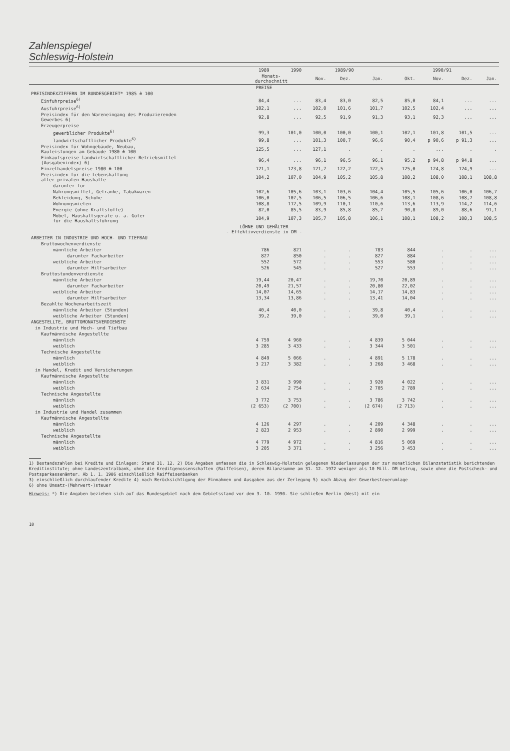Zahlenspiegel
Schleswig-Holstein
| | 1989 | 1990 | 1989/90 | | | 1990/91 | | | |
| --- | --- | --- | --- | --- | --- | --- | --- | --- | --- |
| | Monats- durchschnitt | | Nov. | Dez. | Jan. | Okt. | Nov. | Dez. | Jan. |
| PREISE | | | | | | | | | |
| PREISINDEXZIFFERN IM BUNDESGEBIET* 1985 ≙ 100 | | | | | | | | | |
| Einfuhrpreise<sup>6)</sup> | 84,4 | ... | 83,4 | 83,0 | 82,5 | 85,0 | 84,1 | ... | ... |
| Ausfuhrpreise<sup>6)</sup> | 102,1 | ... | 102,0 | 101,6 | 101,7 | 102,5 | 102,4 | ... | ... |
| Preisindex für den Wareneingang des Produzierenden Gewerbes 6) | 92,8 | ... | 92,5 | 91,9 | 91,3 | 93,1 | 92,3 | ... | ... |
| Erzeugerpreise | | | | | | | | | |
| gewerblicher Produkte<sup>6)</sup> | 99,3 | 101,0 | 100,0 | 100,0 | 100,1 | 102,1 | 101,8 | 101,5 | ... |
| landwirtschaftlicher Produkte<sup>6)</sup> | 99,8 | ... | 101,3 | 100,7 | 96,6 | 90,4 | p 90,6 | p 91,3 | ... |
| Preisindex für Wohngebäude, Neubau, Bauleistungen am Gebäude 1980 ≙ 100 | 125,5 | ... | 127,1 | . | . | . | ... | . | . |
| Einkaufspreise landwirtschaftlicher Betriebsmittel (Ausgabenindex) 6) | 96,4 | ... | 96,1 | 96,5 | 96,1 | 95,2 | p 94,8 | p 94,8 | ... |
| Einzelhandelspreise 1980 ≙ 100 | 121,1 | 123,8 | 121,7 | 122,2 | 122,5 | 125,0 | 124,8 | 124,9 | ... |
| Preisindex für die Lebenshaltung aller privaten Haushalte | 104,2 | 107,0 | 104,9 | 105,2 | 105,8 | 108,2 | 108,0 | 108,1 | 108,8 |
| darunter für | | | | | | | | | |
| Nahrungsmittel, Getränke, Tabakwaren | 102,6 | 105,6 | 103,1 | 103,6 | 104,4 | 105,5 | 105,6 | 106,0 | 106,7 |
| Bekleidung, Schuhe | 106,0 | 107,5 | 106,5 | 106,5 | 106,6 | 108,1 | 108,6 | 108,7 | 108,8 |
| Wohnungsmieten | 108,8 | 112,5 | 109,9 | 110,1 | 110,6 | 113,6 | 113,9 | 114,2 | 114,6 |
| Energie (ohne Kraftstoffe) | 82,0 | 85,5 | 83,9 | 85,8 | 85,7 | 90,8 | 89,0 | 88,6 | 91,1 |
| Möbel, Haushaltsgeräte u. a. Güter für die Haushaltsführung | 104,9 | 107,3 | 105,7 | 105,8 | 106,1 | 108,1 | 108,2 | 108,3 | 108,5 |
| LÖHNE UND GEHÄLTER - Effektivverdienste in DM - | | | | | | | | | |
| ARBEITER IN INDUSTRIE UND HOCH- UND TIEFBAU | | | | | | | | | |
| Bruttowochenverdienste | | | | | | | | | |
| männliche Arbeiter | 786 | 821 | . | . | 783 | 844 | . | . | ... |
| darunter Facharbeiter | 827 | 850 | . | . | 827 | 884 | . | . | ... |
| weibliche Arbeiter | 552 | 572 | . | . | 553 | 580 | . | . | ... |
| darunter Hilfsarbeiter | 526 | 545 | . | . | 527 | 553 | . | . | ... |
| Bruttostundenverdienste | | | | | | | | | |
| männliche Arbeiter | 19,44 | 20,47 | . | . | 19,70 | 20,89 | . | . | ... |
| darunter Facharbeiter | 20,49 | 21,57 | . | . | 20,80 | 22,02 | . | . | ... |
| weibliche Arbeiter | 14,07 | 14,65 | . | . | 14,17 | 14,83 | . | . | ... |
| darunter Hilfsarbeiter | 13,34 | 13,86 | . | . | 13,41 | 14,04 | . | . | ... |
| Bezahlte Wochenarbeitszeit | | | | | | | | | |
| männliche Arbeiter (Stunden) | 40,4 | 40,0 | . | . | 39,8 | 40,4 | . | . | ... |
| weibliche Arbeiter (Stunden) | 39,2 | 39,0 | . | . | 39,0 | 39,1 | . | . | ... |
| ANGESTELLTE, BRUTTOMONATSVERDIENSTE | | | | | | | | | |
| in Industrie und Hoch- und Tiefbau | | | | | | | | | |
| Kaufmännische Angestellte | | | | | | | | | |
| männlich | 4 759 | 4 960 | . | . | 4 839 | 5 044 | . | . | ... |
| weiblich | 3 285 | 3 433 | . | . | 3 344 | 3 501 | . | . | ... |
| Technische Angestellte | | | | | | | | | |
| männlich | 4 849 | 5 066 | . | . | 4 891 | 5 178 | . | . | ... |
| weiblich | 3 217 | 3 382 | . | . | 3 268 | 3 468 | . | . | ... |
| in Handel, Kredit und Versicherungen | | | | | | | | | |
| Kaufmännische Angestellte | | | | | | | | | |
| männlich | 3 831 | 3 990 | . | . | 3 920 | 4 022 | . | . | ... |
| weiblich | 2 634 | 2 754 | . | . | 2 705 | 2 789 | . | . | ... |
| Technische Angestellte | | | | | | | | | |
| männlich | 3 772 | 3 753 | . | . | 3 786 | 3 742 | . | . | ... |
| weiblich | (2 653) | (2 700) | . | . | (2 674) | (2 713) | . | . | ... |
| in Industrie und Handel zusammen | | | | | | | | | |
| Kaufmännische Angestellte | | | | | | | | | |
| männlich | 4 126 | 4 297 | . | . | 4 209 | 4 348 | . | . | ... |
| weiblich | 2 823 | 2 953 | . | . | 2 890 | 2 999 | . | . | ... |
| Technische Angestellte | | | | | | | | | |
| männlich | 4 779 | 4 972 | . | . | 4 816 | 5 069 | . | . | ... |
| weiblich | 3 205 | 3 371 | . | . | 3 256 | 3 453 | . | . | ... |
1) Bestandszahlen bei Kredite und Einlagen: Stand 31. 12. 2) Die Angaben umfassen die in Schleswig-Holstein gelegenen Niederlassungen der zur monatlichen Bilanzstatistik berichtenden Kreditinstitute; ohne Landeszentralbank, ohne die Kreditgenossenschaften (Raiffeisen), deren Bilanzsumme am 31. 12. 1972 weniger als 10 Mill. DM betrug, sowie ohne die Postscheck- und Postsparkassenämter. Ab 1. 1. 1986 einschließlich Raiffeisenbanken
3) einschließlich durchlaufender Kredite 4) nach Berücksichtigung der Einnahmen und Ausgaben aus der Zerlegung 5) nach Abzug der Gewerbesteuerumlage
6) ohne Umsatz-(Mehrwert-)steuer
Hinweis: *) Die Angaben beziehen sich auf das Bundesgebiet nach dem Gebietsstand vor dem 3. 10. 1990. Sie schließen Berlin (West) mit ein
10